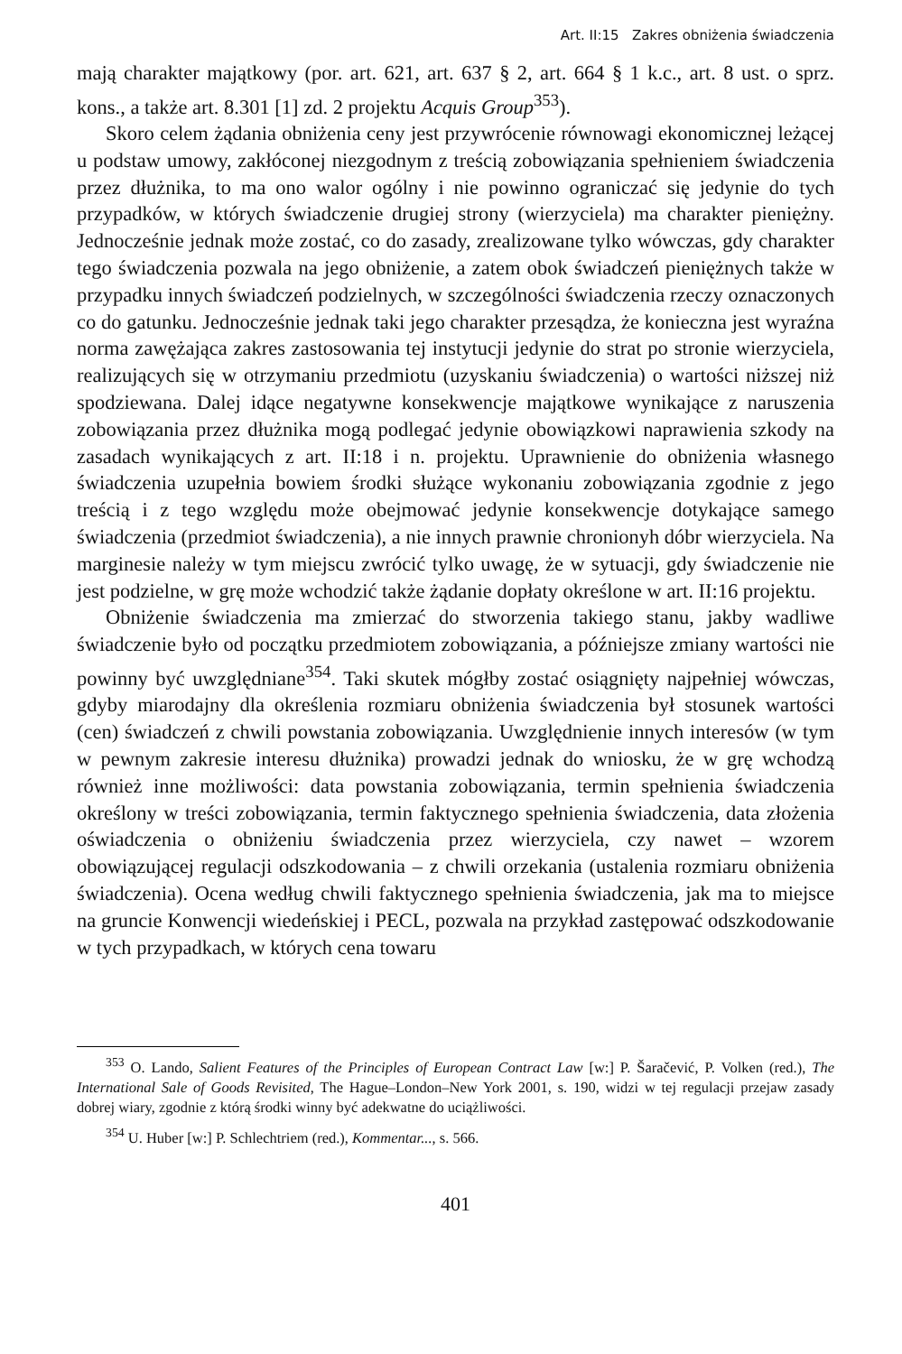Art. II:15 Zakres obniżenia świadczenia
mają charakter majątkowy (por. art. 621, art. 637 § 2, art. 664 § 1 k.c., art. 8 ust. o sprz. kons., a także art. 8.301 [1] zd. 2 projektu Acquis Group<sup>353</sup>).
Skoro celem żądania obniżenia ceny jest przywrócenie równowagi ekonomicznej leżącej u podstaw umowy, zakłóconej niezgodnym z treścią zobowiązania spełnieniem świadczenia przez dłużnika, to ma ono walor ogólny i nie powinno ograniczać się jedynie do tych przypadków, w których świadczenie drugiej strony (wierzyciela) ma charakter pieniężny. Jednocześnie jednak może zostać, co do zasady, zrealizowane tylko wówczas, gdy charakter tego świadczenia pozwala na jego obniżenie, a zatem obok świadczeń pieniężnych także w przypadku innych świadczeń podzielnych, w szczególności świadczenia rzeczy oznaczonych co do gatunku. Jednocześnie jednak taki jego charakter przesądza, że konieczna jest wyraźna norma zawężająca zakres zastosowania tej instytucji jedynie do strat po stronie wierzyciela, realizujących się w otrzymaniu przedmiotu (uzyskaniu świadczenia) o wartości niższej niż spodziewana. Dalej idące negatywne konsekwencje majątkowe wynikające z naruszenia zobowiązania przez dłużnika mogą podlegać jedynie obowiązkowi naprawienia szkody na zasadach wynikających z art. II:18 i n. projektu. Uprawnienie do obniżenia własnego świadczenia uzupełnia bowiem środki służące wykonaniu zobowiązania zgodnie z jego treścią i z tego względu może obejmować jedynie konsekwencje dotykające samego świadczenia (przedmiot świadczenia), a nie innych prawnie chronionyh dóbr wierzyciela. Na marginesie należy w tym miejscu zwrócić tylko uwagę, że w sytuacji, gdy świadczenie nie jest podzielne, w grę może wchodzić także żądanie dopłaty określone w art. II:16 projektu.
Obniżenie świadczenia ma zmierzać do stworzenia takiego stanu, jakby wadliwe świadczenie było od początku przedmiotem zobowiązania, a późniejsze zmiany wartości nie powinny być uwzględniane<sup>354</sup>. Taki skutek mógłby zostać osiągnięty najpełniej wówczas, gdyby miarodajny dla określenia rozmiaru obniżenia świadczenia był stosunek wartości (cen) świadczeń z chwili powstania zobowiązania. Uwzględnienie innych interesów (w tym w pewnym zakresie interesu dłużnika) prowadzi jednak do wniosku, że w grę wchodzą również inne możliwości: data powstania zobowiązania, termin spełnienia świadczenia określony w treści zobowiązania, termin faktycznego spełnienia świadczenia, data złożenia oświadczenia o obniżeniu świadczenia przez wierzyciela, czy nawet – wzorem obowiązującej regulacji odszkodowania – z chwili orzekania (ustalenia rozmiaru obniżenia świadczenia). Ocena według chwili faktycznego spełnienia świadczenia, jak ma to miejsce na gruncie Konwencji wiedeńskiej i PECL, pozwala na przykład zastępować odszkodowanie w tych przypadkach, w których cena towaru
<sup>353</sup> O. Lando, Salient Features of the Principles of European Contract Law [w:] P. Šaračević, P. Volken (red.), The International Sale of Goods Revisited, The Hague–London–New York 2001, s. 190, widzi w tej regulacji przejaw zasady dobrej wiary, zgodnie z którą środki winny być adekwatne do uciążliwości.
<sup>354</sup> U. Huber [w:] P. Schlechtriem (red.), Kommentar..., s. 566.
401